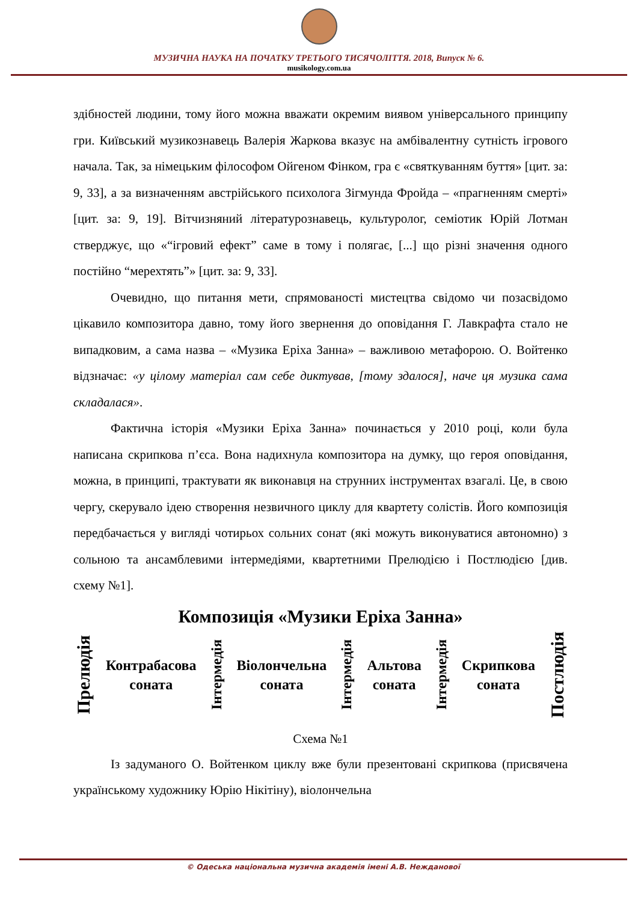МУЗИЧНА НАУКА НА ПОЧАТКУ ТРЕТЬОГО ТИСЯЧОЛІТТЯ. 2018, Випуск № 6.
musikology.com.ua
здібностей людини, тому його можна вважати окремим виявом універсального принципу гри. Київський музикознавець Валерія Жаркова вказує на амбівалентну сутність ігрового начала. Так, за німецьким філософом Ойгеном Фінком, гра є «святкуванням буття» [цит. за: 9, 33], а за визначенням австрійського психолога Зігмунда Фройда – «прагненням смерті» [цит. за: 9, 19]. Вітчизняний літературознавець, культуролог, семіотик Юрій Лотман стверджує, що «“ігровий ефект” саме в тому і полягає, [...] що різні значення одного постійно “мерехтять”» [цит. за: 9, 33].
Очевидно, що питання мети, спрямованості мистецтва свідомо чи позасвідомо цікавило композитора давно, тому його звернення до оповідання Г. Лавкрафта стало не випадковим, а сама назва – «Музика Еріха Занна» – важливою метафорою. О. Войтенко відзначає: «у цілому матеріал сам себе диктував, [тому здалося], наче ця музика сама складалася».
Фактична історія «Музики Еріха Занна» починається у 2010 році, коли була написана скрипкова п’єса. Вона надихнула композитора на думку, що героя оповідання, можна, в принципі, трактувати як виконавця на струнних інструментах взагалі. Це, в свою чергу, скерувало ідею створення незвичного циклу для квартету солістів. Його композиція передбачається у вигляді чотирьох сольних сонат (які можуть виконуватися автономно) з сольною та ансамблевими інтермедіями, квартетними Прелюдією і Постлюдією [див. схему №1].
Композиція «Музики Еріха Занна»
Прелюдія
Контрабасова
соната
Інтермедія
Віолончельна
соната
Інтермедія
Альтова
соната
Інтермедія
Скрипкова
соната
Постлюдія
Схема №1
Із задуманого О. Войтенком циклу вже були презентовані скрипкова (присвячена українському художнику Юрію Нікітіну), віолончельна
© Одеська національна музична академія імені А.В. Нежданової